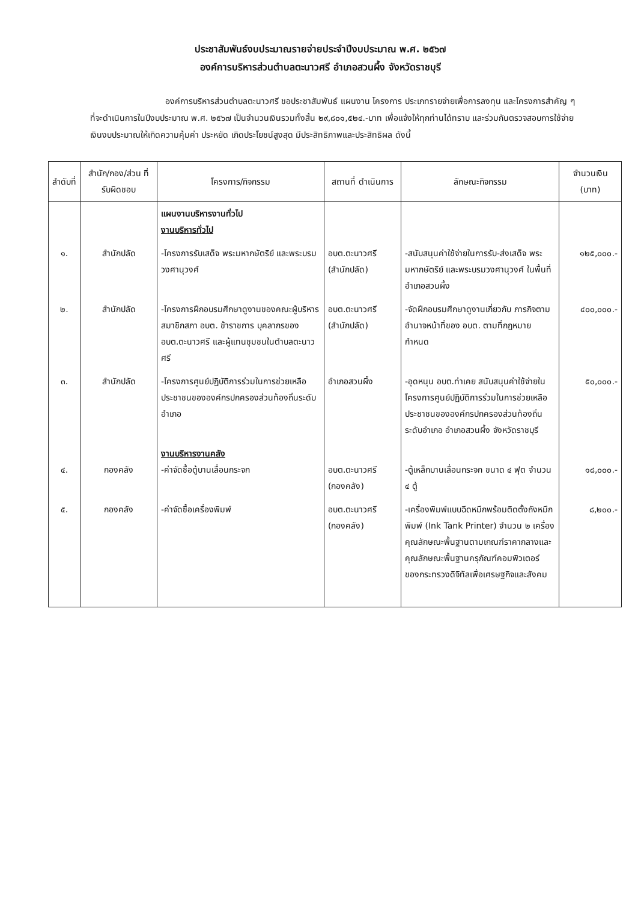ประชาสัมพันธ์งบประมาณรายจ่ายประจำปีงบประมาณ พ.ศ. ๒๕๖๗
องค์การบริหารส่วนตำบลตะนาวศรี อำเภอสวนผึ้ง จังหวัดราชบุรี
องค์การบริหารส่วนตำบลตะนาวศรี ขอประชาสัมพันธ์ แผนงาน โครงการ ประเภทรายจ่ายเพื่อการลงทุน และโครงการสำคัญ ๆ ที่จะดำเนินการในปีงบประมาณ พ.ศ. ๒๕๖๗ เป็นจำนวนเงินรวมทั้งสิ้น ๒๙,๘๐๑,๕๒๔.-บาท เพื่อแจ้งให้ทุกท่านได้ทราบ และร่วมกันตรวจสอบการใช้จ่ายเงินงบประมาณให้เกิดความคุ้มค่า ประหยัด เกิดประโยชน์สูงสุด มีประสิทธิภาพและประสิทธิผล ดังนี้
| ลำดับที่ | สำนัก/กอง/ส่วน ที่รับผิดชอบ | โครงการ/กิจกรรม | สถานที่ ดำเนินการ | ลักษณะกิจกรรม | จำนวนเงิน (บาท) |
| --- | --- | --- | --- | --- | --- |
| | | แผนงานบริหารงานทั่วไป งานบริหารทั่วไป | | | |
| ๑. | สำนักปลัด | -โครงการรับเสด็จ พระมหากษัตริย์ และพระบรมวงศานุวงศ์ | อบต.ตะนาวศรี (สำนักปลัด) | -สนับสนุนค่าใช้จ่ายในการรับ-ส่งเสด็จ พระมหากษัตริย์ และพระบรมวงศานุวงศ์ ในพื้นที่อำเภอสวนผึ้ง | ๑๒๕,๐๐๐.- |
| ๒. | สำนักปลัด | -โครงการฝึกอบรมศึกษาดูงานของคณะผู้บริหาร สมาชิกสภา อบต. ข้าราชการ บุคลากรของ อบต.ตะนาวศรี และผู้แทนชุมชนในตำบลตะนาวศรี | อบต.ตะนาวศรี (สำนักปลัด) | -จัดฝึกอบรมศึกษาดูงานเกี่ยวกับ ภารกิจตามอำนาจหน้าที่ของ อบต. ตามที่กฎหมายกำหนด | ๔๐๐,๐๐๐.- |
| ๓. | สำนักปลัด | -โครงการศูนย์ปฏิบัติการร่วมในการช่วยเหลือประชาชนขององค์กรปกครองส่วนท้องถิ่นระดับอำเภอ | อำเภอสวนผึ้ง | -อุดหนุน อบต.ท่าเคย สนับสนุนค่าใช้จ่ายในโครงการศูนย์ปฏิบัติการร่วมในการช่วยเหลือประชาชนขององค์กรปกครองส่วนท้องถิ่นระดับอำเภอ อำเภอสวนผึ้ง จังหวัดราชบุรี | ๕๐,๐๐๐.- |
| ๔. | กองคลัง | งานบริหารงานคลัง -ค่าจัดซื้อตู้บานเลื่อนกระจก | อบต.ตะนาวศรี (กองคลัง) | -ตู้เหล็กบานเลื่อนกระจก ขนาด ๔ ฟุต จำนวน ๔ ตู้ | ๑๘,๐๐๐.- |
| ๕. | กองคลัง | -ค่าจัดซื้อเครื่องพิมพ์ | อบต.ตะนาวศรี (กองคลัง) | -เครื่องพิมพ์แบบฉีดหมึกพร้อมติดตั้งถังหมึกพิมพ์ (Ink Tank Printer) จำนวน ๒ เครื่อง คุณลักษณะพื้นฐานตามเกณฑ์ราคากลางและคุณลักษณะพื้นฐานครุภัณฑ์คอมพิวเตอร์ ของกระทรวงดิจิทัลเพื่อเศรษฐกิจและสังคม | ๘,๒๐๐.- |